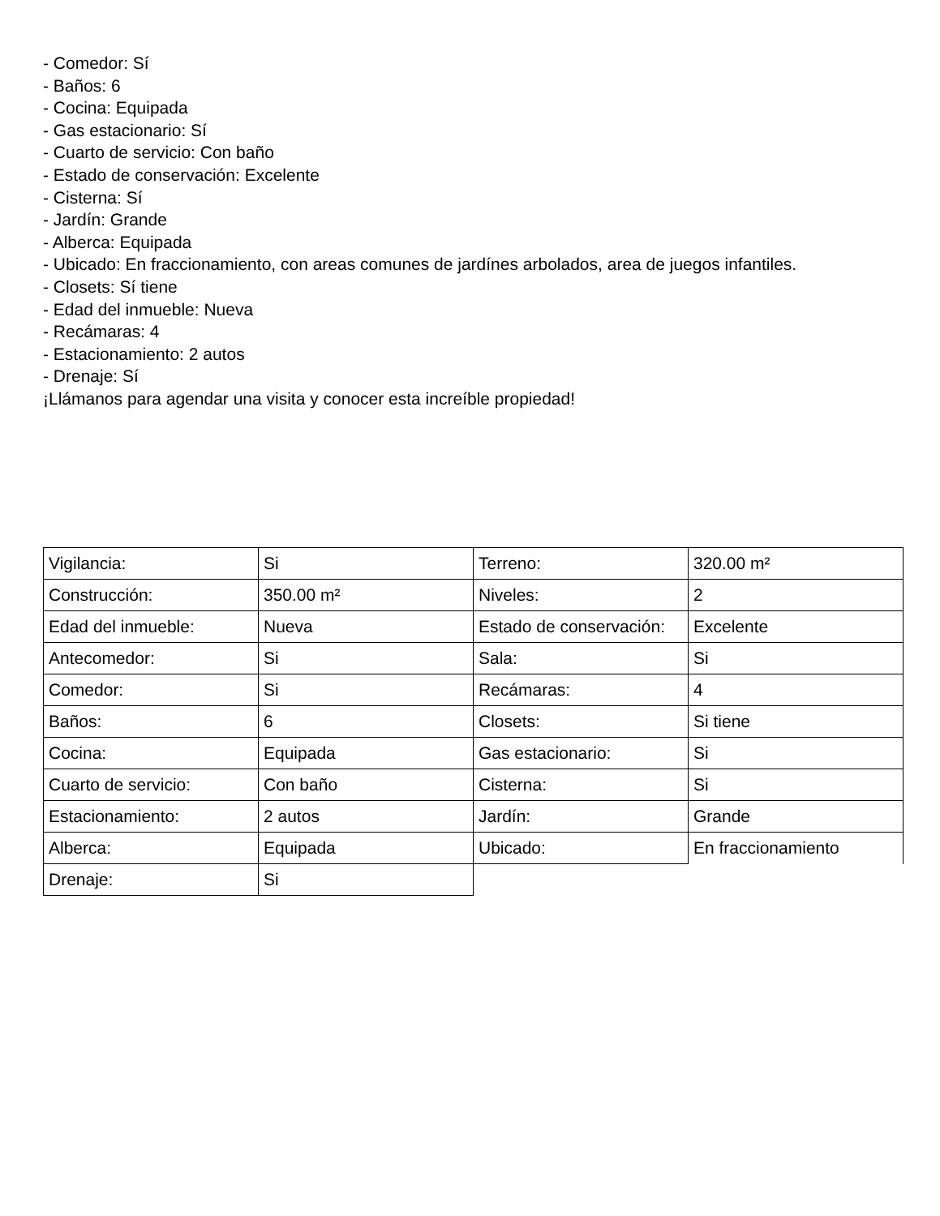- Comedor: Sí
- Baños: 6
- Cocina: Equipada
- Gas estacionario: Sí
- Cuarto de servicio: Con baño
- Estado de conservación: Excelente
- Cisterna: Sí
- Jardín: Grande
- Alberca: Equipada
- Ubicado: En fraccionamiento, con areas comunes de jardínes arbolados, area de juegos infantiles.
- Closets: Sí tiene
- Edad del inmueble: Nueva
- Recámaras: 4
- Estacionamiento: 2 autos
- Drenaje: Sí
¡Llámanos para agendar una visita y conocer esta increíble propiedad!
| Vigilancia: | Si | Terreno: | 320.00 m² |
| Construcción: | 350.00 m² | Niveles: | 2 |
| Edad del inmueble: | Nueva | Estado de conservación: | Excelente |
| Antecomedor: | Si | Sala: | Si |
| Comedor: | Si | Recámaras: | 4 |
| Baños: | 6 | Closets: | Si tiene |
| Cocina: | Equipada | Gas estacionario: | Si |
| Cuarto de servicio: | Con baño | Cisterna: | Si |
| Estacionamiento: | 2 autos | Jardín: | Grande |
| Alberca: | Equipada | Ubicado: | En fraccionamiento |
| Drenaje: | Si | | |